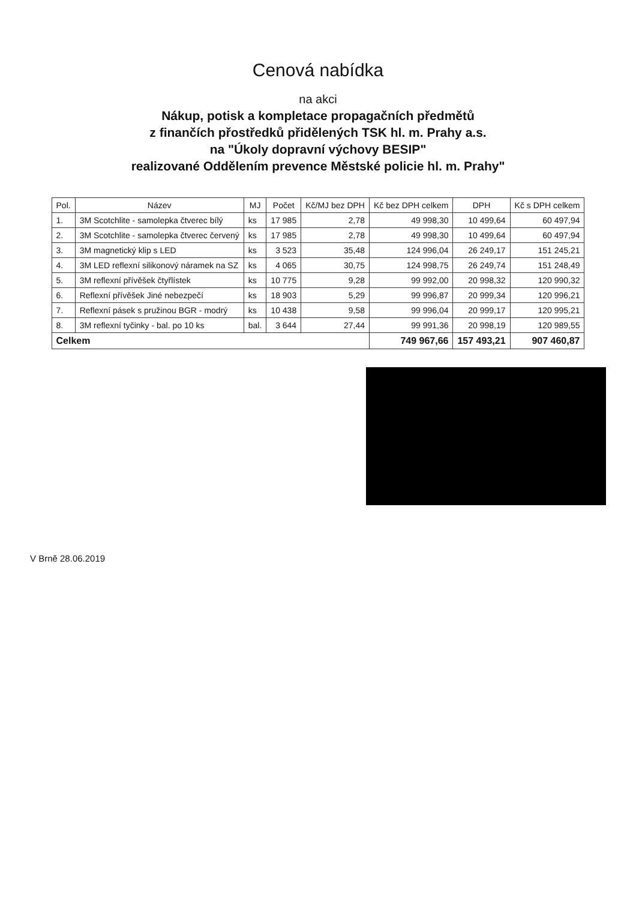Cenová nabídka
na akci
Nákup, potisk a kompletace propagačních předmětů
z finančích přostředků přidělených TSK hl. m. Prahy a.s.
na "Úkoly dopravní výchovy BESIP"
realizované Oddělením prevence Městské policie hl. m. Prahy"
| Pol. | Název | MJ | Počet | Kč/MJ bez DPH | Kč bez DPH celkem | DPH | Kč s DPH celkem |
| --- | --- | --- | --- | --- | --- | --- | --- |
| 1. | 3M Scotchlite - samolepka čtverec bílý | ks | 17 985 | 2,78 | 49 998,30 | 10 499,64 | 60 497,94 |
| 2. | 3M Scotchlite - samolepka čtverec červený | ks | 17 985 | 2,78 | 49 998,30 | 10 499,64 | 60 497,94 |
| 3. | 3M magnetický klip s LED | ks | 3 523 | 35,48 | 124 996,04 | 26 249,17 | 151 245,21 |
| 4. | 3M LED reflexní silikonový náramek na SZ | ks | 4 065 | 30,75 | 124 998,75 | 26 249,74 | 151 248,49 |
| 5. | 3M reflexní přívěšek čtyřlístek | ks | 10 775 | 9,28 | 99 992,00 | 20 998,32 | 120 990,32 |
| 6. | Reflexní přívěšek Jiné nebezpečí | ks | 18 903 | 5,29 | 99 996,87 | 20 999,34 | 120 996,21 |
| 7. | Reflexní pásek s pružinou BGR - modrý | ks | 10 438 | 9,58 | 99 996,04 | 20 999,17 | 120 995,21 |
| 8. | 3M reflexní tyčinky - bal. po 10 ks | bal. | 3 644 | 27,44 | 99 991,36 | 20 998,19 | 120 989,55 |
| Celkem | | | | | 749 967,66 | 157 493,21 | 907 460,87 |
V Brně 28.06.2019